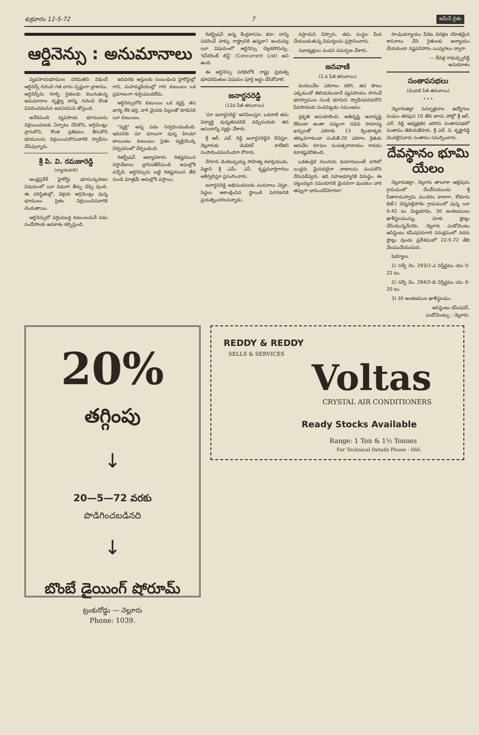శుక్రవారం 12-5-72 7 జమీన్ రైతు
ఆర్డినెన్సు : అనుమానాలు
వ్యవసాయభూముల పరిమితిని విధించే ఆర్డినెన్స్ గురించి గత వారం స్పష్టంగా వ్రాశాము. ఆర్డినెన్స్‌ను గూర్చి రైతులకు కలుగుతున్న అనుమానాల దృష్ట్యా దాన్ని గురించి కొంత వివరించవలసిన అవసరమని తోస్తుంది.
అనేకమంది వ్యవసాయ భూములను విక్రయించుటకు ఏర్పాటు చేసికొని, అగ్రిమెంట్లు వ్రాసుకొని, కొంత ప్రతిఫలం తీసుకొని భూములను విక్రయించుకొనువారికి స్వాధీనం చేసివున్నారు.
శ్రీ పి. వి. రమణారెడ్డి
(న్యాయవాది)
ఆంధ్రప్రదేశ్ హైకోర్టు భూసంస్కరణల విషయంలో యీ విధంగా తీర్పు చెప్పి వుంది. ఈ పరిస్థితుల్లో, విక్రయ అగ్రిమెంట్లు వున్న భూములు సైతం విక్రయించినవారికి చెందుతాయి.
ఆర్డినెన్సులో వర్తింపబడ్డ కుటుంబమనే పదం సందేహాలకు అవకాశం కల్పిస్తుంది.
ఇదివరకు ఆస్తులకు సంబంధించి హైకోర్టుల్లో గాని, మహమ్మదీయుల్లో గాని కుటుంబం ఒక ప్రమాణంగా గుర్తింపబడలేదు.
ఆర్డినెన్సులోని కుటుంబం ఒక వ్యక్తి, తన భార్య లేక భర్త, వారి మైనరు పిల్లలతో కూడినది యీ కుటుంబం.
"వ్యక్తి" అన్న పదం నిర్వచించబడింది. ఇదివరకు మా మాలుగా వున్న హిందూ జాయింటు కుటుంబం సైతం వ్యక్తియొక్క నిర్వచనంలో చేర్చబడింది.
రిజిస్ట్రేషన్ అధ్యాపకారం రిజిష్టరయిన దస్తావేజులు వ్రాసినతేదీనుండి అమల్లోకి వచ్చేది. ఆర్డినెన్సును బట్టి రిజిష్టరయిన తేది నుండి మాత్రమే అమల్లోకి వస్తాయి.
రిజిస్ట్రేషన్ అన్న కేంద్రశాసనం కదా; దాన్ని సవరించే హక్కు రాష్ట్రానికి ఉన్నదా? అందువల్ల యీ విషయంలో ఆర్డినెన్సు చెల్లకపోవచ్చు. 'కన్‌కరెంట్ లిస్ట్' (Concurrent List) అని ఉంది.
ఈ ఆర్డినెన్సు పరిధిలోకి రాష్ట్ర ప్రభుత్వ భూపరిమితుల విషయం పూర్తి అర్థం చేసికోవాలి.
జనార్దనరెడ్డి
(12వ పేజీ తరువాయి)
'మా జనార్దనరెడ్డి' అనిపిలుస్తూ, ఒకనాటి తమ విద్యార్థి వున్నతపదవికి వచ్చినందుకు తన ఆనందాన్ని వ్యక్తం చేశారు.
శ్రీ ఆర్. ఎల్. రెడ్డి జనార్దనరెడ్డిని దీవిస్తూ, నెల్లూరుకు మెడికల్ కాలేజిని సంపాదించవలసిందిగా కోరారు.
వేగూరు వెంకటప్పయ్య సాహిత్య కళాప్రియుడు, విజ్ఞాని శ్రీ ఎమ్. ఎస్. కృష్ణమూర్తిగారలు ఆశీర్వదిస్తూ ప్రసంగించారు.
జనార్దనరెడ్డి అభినందనలకు వందనాలు చెప్తూ, పెద్దలు ఆకాంక్షించిన స్థాయికి పెరగడానికి ప్రయత్నించగలనన్నాడు.
వస్తాయని చెప్పారు. తమ సంస్థల మీద చేయబడుతున్న విమర్శలను ప్రస్తావించారు.
సభాధ్యక్షులు వందన సమర్పణ చేశారు.
జనవాణి
(2 వ పేజీ తరువాయి)
వందలువేల ఎకరాలు కలిగి, తన పొలం ఎక్కడుందో తెలియకుండానే వ్యవసాయం సాగించే భూస్వాముల నుండి భూమిని స్వాధీనపరచుకొని పేదసాదలకు పంచిపెట్టడం సమంజసం.
ప్రకృతి అనుకూలించి, అతివృష్టి అనావృష్టి లేకుండా అంతా సవ్యంగా నడిచి సామాన్య ఖర్చులతో ఎకరాకు 13 క్వింటాళ్ళకు తక్కువగాకుండా పండితే-20 ఎకరాల రైతుకు ఆరువేల రూ॥లు సంవత్సరాదాయం రావడం కనాకష్టమౌతుంది.
ఒకతండ్రికి నలుగురు కుమారులుంటే వారిలో యిద్దరు మైనరులైనా వాటాలను పంచుకొని వేరుపడేవ్వరు. ఇది సహజధర్మానికి విరుద్ధం. ఈ చట్టంవల్లన సమయానికి మైనరుగా వుండటం వారి తప్పుగా భావించరేమోగదా!
సాంఘికన్యాయం పేరిట విరక్షణ రహితమైన శాసనాలు చేసి రైతులకు అన్యాయం చేయకుండా నష్టపరిహారం యివ్వగలం ద్వారా.
— దేవళ్ల రాఘవ్స్వరెడ్డి
అనుకవాళం
సంతాపసభలు
(మొదటి పేజీ తరువాయి)
* * *
నెల్లూరుజిల్లా పెన్నూళ్లచాల ఉద్యోగుల సంఘం తరఫున 10 తేది జూను హాల్లో శ్రీ ఆర్. ఎల్. రెడ్డి అధ్యక్షతన జరిగిన సంతాపసభలో సంతాపం తెలియజేసారు. శ్రీ ఎల్. వి. కృష్ణారెడ్డి మొదలైనవారు సంతాపం సమర్పించారు.
దేవస్థానం భూమి యేలం
నెల్లూరుజిల్లా, నెల్లూరు తాలూకా ఆల్లిపురం గ్రామములో వేంచేసియుండు శ్రీ సీతారామస్వామి మందిరం కాలాగా, కోడూరు బిట్-I చెన్నపల్లిపాళెం గ్రామములో వున్న యీ 0-42 టు మెట్టభూమి, 30 అంకణములు ఖాళీస్థలమున్ను, మాకు ప్లాట్లు చేసియున్నమేరకు, నెల్లూరు ఎండోమెంటు అసిస్టెంటు కమీషనరుగారి సమక్షములో నదరు ప్లాట్లు వుండు ప్రదేశములో 22-5-72 తేది వేలమువేయుదురు.
షెడ్యూలు
1) సర్వే నెం. 293/1-ఎ విస్తీర్ణము యు 0-22 టు.
2) సర్వే నెం. 294/2-బి విస్తీర్ణము యు 0-20 టు.
3) 30 అంకణముల ఖాళీస్థలము.
అసిస్టెంటు కమీషనర్,
ఎండోమెంట్సు - నెల్లూరు.
20%
తగ్గింపు
↓
20—5—72 వరకు
పొడిగించబడినది
↓
బొంబే డైయింగ్ షోరూమ్
ట్రంకురోడ్డు — నెల్లూరు
Phone: 1039.
REDDY & REDDY
SELLS & SERVICES
Voltas
CRYSTAL AIR CONDITIONERS
Ready Stocks Available
Range: 1 Ton & 1½ Tonnes
For Technical Details Phone : 666.